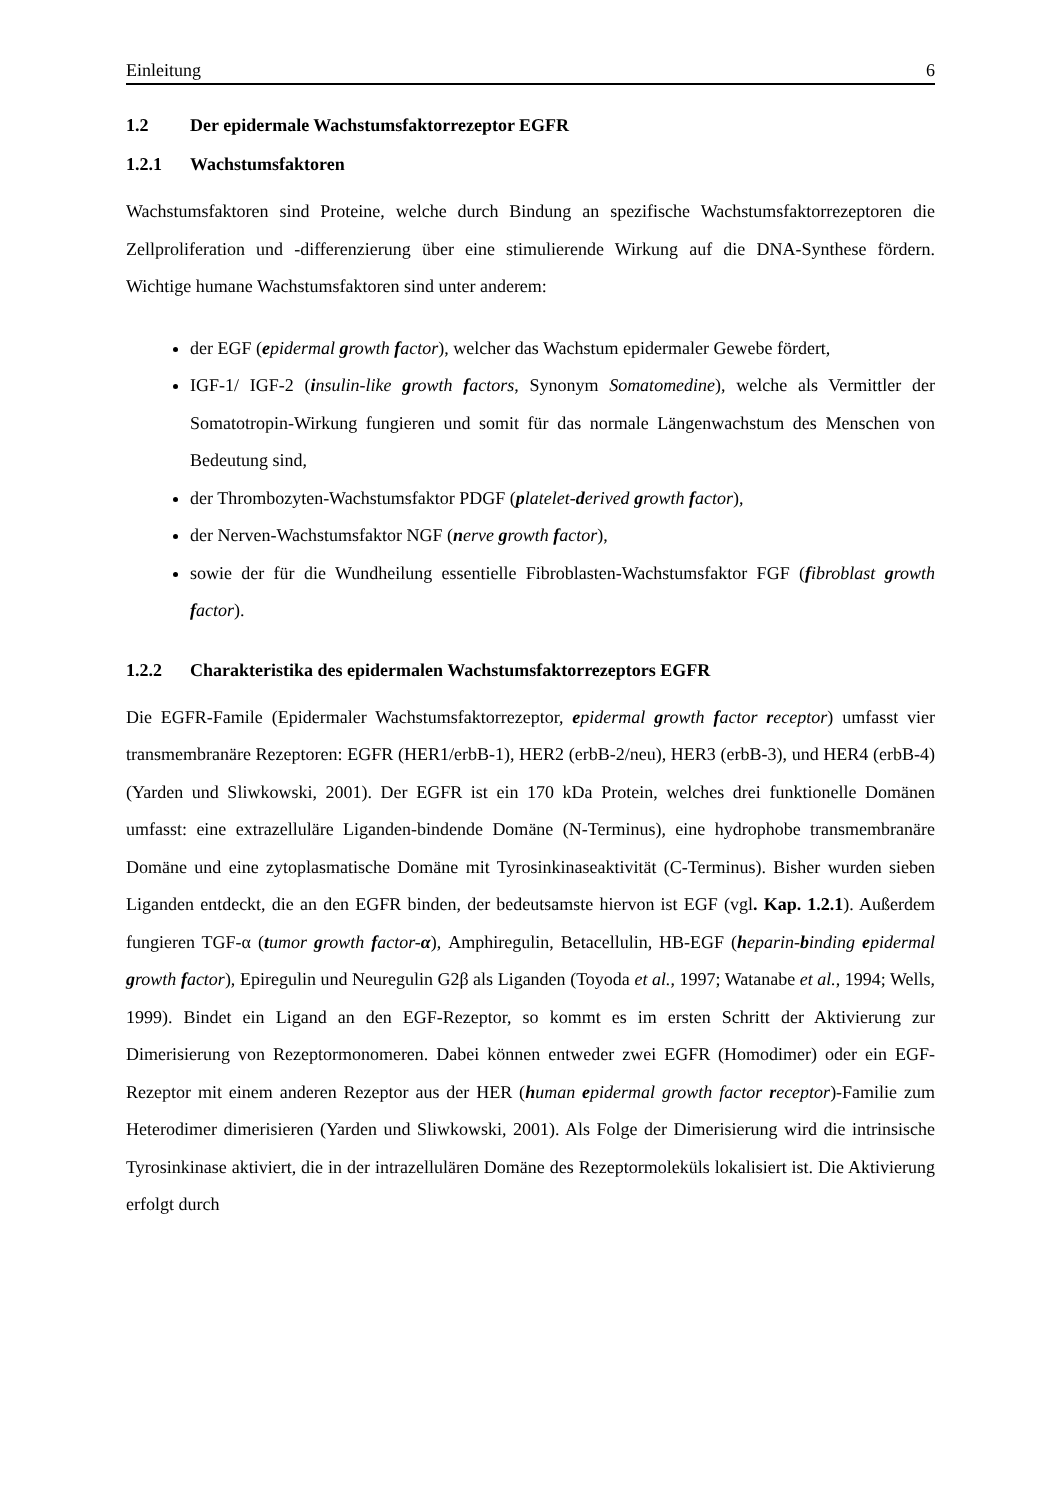Einleitung 6
1.2 Der epidermale Wachstumsfaktorrezeptor EGFR
1.2.1 Wachstumsfaktoren
Wachstumsfaktoren sind Proteine, welche durch Bindung an spezifische Wachstumsfaktorrezeptoren die Zellproliferation und -differenzierung über eine stimulierende Wirkung auf die DNA-Synthese fördern. Wichtige humane Wachstumsfaktoren sind unter anderem:
der EGF (epidermal growth factor), welcher das Wachstum epidermaler Gewebe fördert,
IGF-1/ IGF-2 (insulin-like growth factors, Synonym Somatomedine), welche als Vermittler der Somatotropin-Wirkung fungieren und somit für das normale Längenwachstum des Menschen von Bedeutung sind,
der Thrombozyten-Wachstumsfaktor PDGF (platelet-derived growth factor),
der Nerven-Wachstumsfaktor NGF (nerve growth factor),
sowie der für die Wundheilung essentielle Fibroblasten-Wachstumsfaktor FGF (fibroblast growth factor).
1.2.2 Charakteristika des epidermalen Wachstumsfaktorrezeptors EGFR
Die EGFR-Famile (Epidermaler Wachstumsfaktorrezeptor, epidermal growth factor receptor) umfasst vier transmembranäre Rezeptoren: EGFR (HER1/erbB-1), HER2 (erbB-2/neu), HER3 (erbB-3), und HER4 (erbB-4) (Yarden und Sliwkowski, 2001). Der EGFR ist ein 170 kDa Protein, welches drei funktionelle Domänen umfasst: eine extrazelluläre Liganden-bindende Domäne (N-Terminus), eine hydrophobe transmembranäre Domäne und eine zytoplasmatische Domäne mit Tyrosinkinaseaktivität (C-Terminus). Bisher wurden sieben Liganden entdeckt, die an den EGFR binden, der bedeutsamste hiervon ist EGF (vgl. Kap. 1.2.1). Außerdem fungieren TGF-α (tumor growth factor-α), Amphiregulin, Betacellulin, HB-EGF (heparin-binding epidermal growth factor), Epiregulin und Neuregulin G2β als Liganden (Toyoda et al., 1997; Watanabe et al., 1994; Wells, 1999). Bindet ein Ligand an den EGF-Rezeptor, so kommt es im ersten Schritt der Aktivierung zur Dimerisierung von Rezeptormonomeren. Dabei können entweder zwei EGFR (Homodimer) oder ein EGF-Rezeptor mit einem anderen Rezeptor aus der HER (human epidermal growth factor receptor)-Familie zum Heterodimer dimerisieren (Yarden und Sliwkowski, 2001). Als Folge der Dimerisierung wird die intrinsische Tyrosinkinase aktiviert, die in der intrazellulären Domäne des Rezeptormoleküls lokalisiert ist. Die Aktivierung erfolgt durch